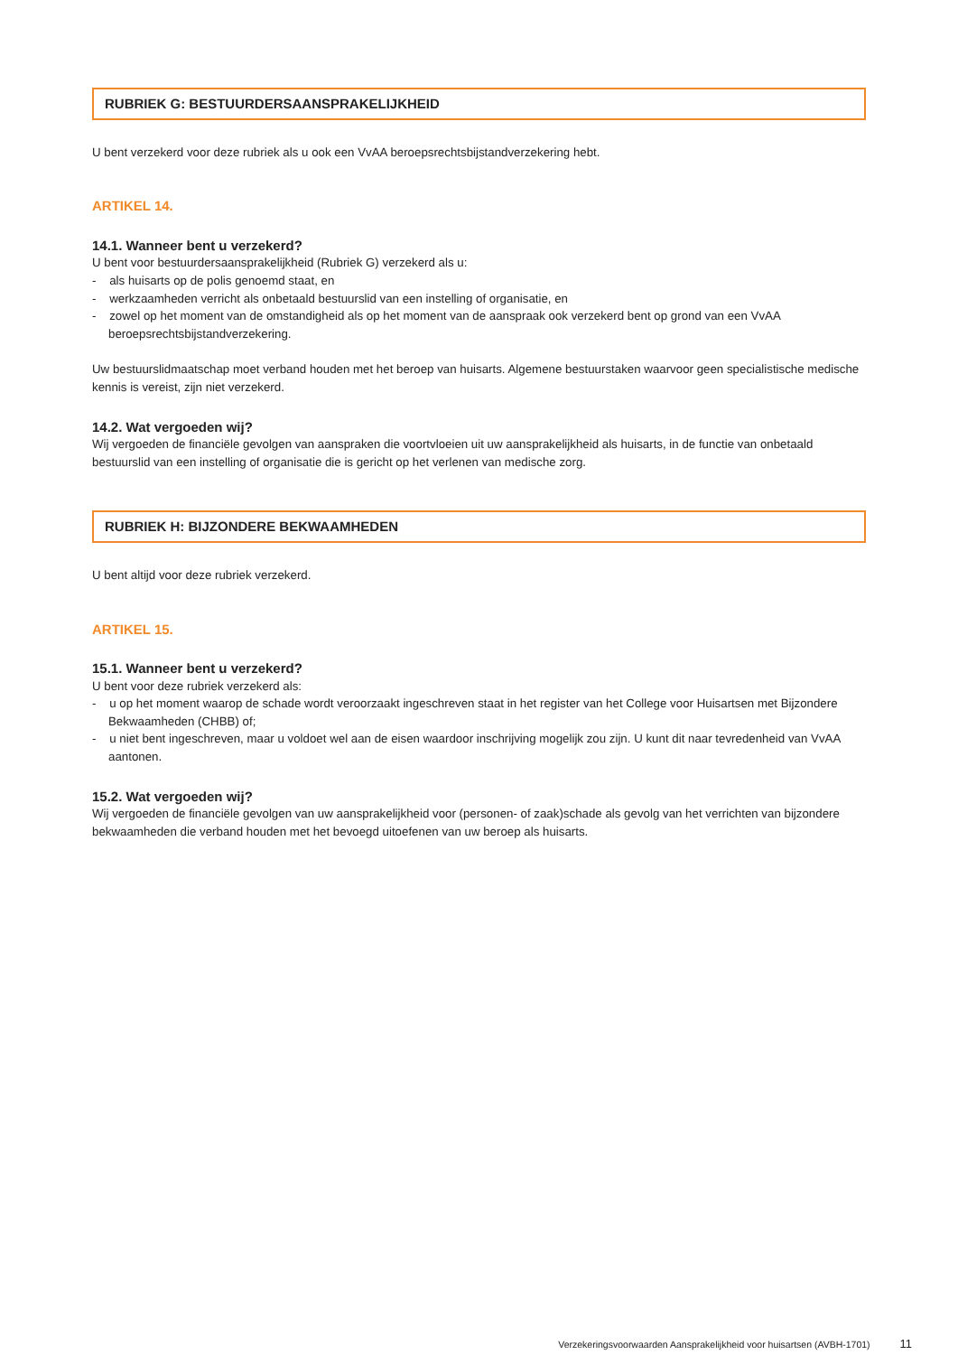RUBRIEK G: BESTUURDERSAANSPRAKELIJKHEID
U bent verzekerd voor deze rubriek als u ook een VvAA beroepsrechtsbijstandverzekering hebt.
ARTIKEL 14.
14.1. Wanneer bent u verzekerd?
U bent voor bestuurdersaansprakelijkheid (Rubriek G) verzekerd als u:
- als huisarts op de polis genoemd staat, en
- werkzaamheden verricht als onbetaald bestuurslid van een instelling of organisatie, en
- zowel op het moment van de omstandigheid als op het moment van de aanspraak ook verzekerd bent op grond van een VvAA beroepsrechtsbijstandverzekering.
Uw bestuurslidmaatschap moet verband houden met het beroep van huisarts. Algemene bestuurstaken waarvoor geen specialistische medische kennis is vereist, zijn niet verzekerd.
14.2. Wat vergoeden wij?
Wij vergoeden de financiële gevolgen van aanspraken die voortvloeien uit uw aansprakelijkheid als huisarts, in de functie van onbetaald bestuurslid van een instelling of organisatie die is gericht op het verlenen van medische zorg.
RUBRIEK H: BIJZONDERE BEKWAAMHEDEN
U bent altijd voor deze rubriek verzekerd.
ARTIKEL 15.
15.1. Wanneer bent u verzekerd?
U bent voor deze rubriek verzekerd als:
- u op het moment waarop de schade wordt veroorzaakt ingeschreven staat in het register van het College voor Huisartsen met Bijzondere Bekwaamheden (CHBB) of;
- u niet bent ingeschreven, maar u voldoet wel aan de eisen waardoor inschrijving mogelijk zou zijn. U kunt dit naar tevredenheid van VvAA aantonen.
15.2. Wat vergoeden wij?
Wij vergoeden de financiële gevolgen van uw aansprakelijkheid voor (personen- of zaak)schade als gevolg van het verrichten van bijzondere bekwaamheden die verband houden met het bevoegd uitoefenen van uw beroep als huisarts.
Verzekeringsvoorwaarden Aansprakelijkheid voor huisartsen (AVBH-1701) 11